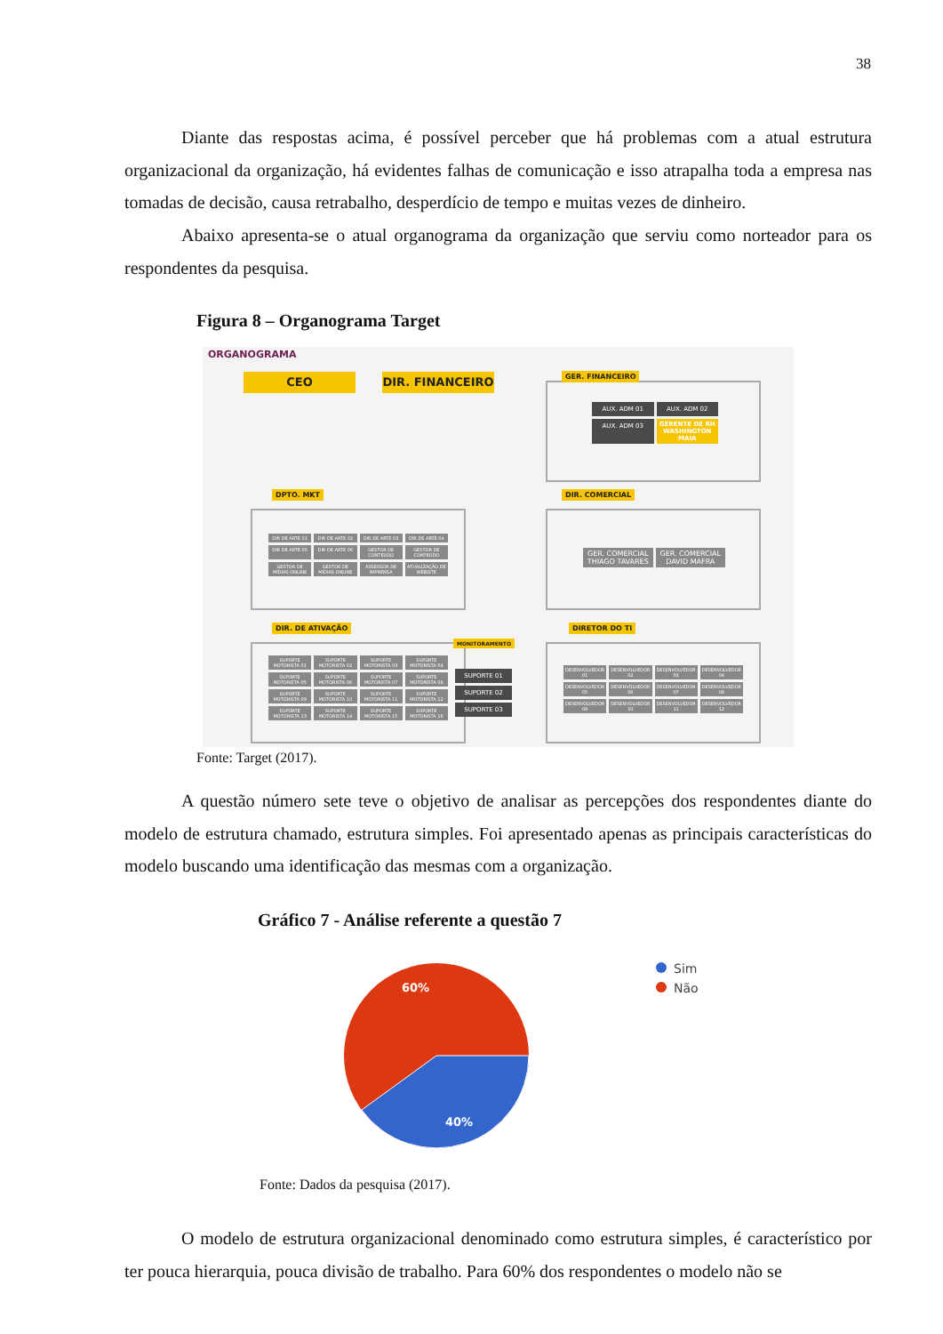38
Diante das respostas acima, é possível perceber que há problemas com a atual estrutura organizacional da organização, há evidentes falhas de comunicação e isso atrapalha toda a empresa nas tomadas de decisão, causa retrabalho, desperdício de tempo e muitas vezes de dinheiro.
Abaixo apresenta-se o atual organograma da organização que serviu como norteador para os respondentes da pesquisa.
Figura 8 – Organograma Target
ORGANOGRAMA
CEO DIR. FINANCEIRO GER. FINANCEIRO
AUX. ADM 01
AUX. ADM 02
AUX. ADM 03
GERENTE DE RH WASHINGTON MAIA
DPTO. MKT
DIR DE ARTE 01
DIR DE ARTE 02
DIR DE ARTE 03
DIR DE ARTE 04
DIR DE ARTE 05
DIR DE ARTE 06
GESTOR DE CONTEÚDO
GESTOR DE CONTEÚDO
GESTOR DE MÍDIAS ONLINE
GESTOR DE MÍDIAS ONLINE
ASSESSOR DE IMPRENSA
ATUALIZAÇÃO DE WEBSITE
DIR. COMERCIAL
GER. COMERCIAL THIAGO TAVARES
GER. COMERCIAL DAVID MAFRA
DIR. DE ATIVAÇÃO
MONITORAMENTO
SUPORTE MOTORISTA 01
SUPORTE MOTORISTA 02
SUPORTE MOTORISTA 03
SUPORTE MOTORISTA 04
SUPORTE MOTORISTA 05
SUPORTE MOTORISTA 06
SUPORTE MOTORISTA 07
SUPORTE MOTORISTA 08
SUPORTE MOTORISTA 09
SUPORTE MOTORISTA 10
SUPORTE MOTORISTA 11
SUPORTE MOTORISTA 12
SUPORTE MOTORISTA 13
SUPORTE MOTORISTA 14
SUPORTE MOTORISTA 15
SUPORTE MOTORISTA 16
SUPORTE 01
SUPORTE 02
SUPORTE 03
DIRETOR DO TI
DESENVOLVEDOR 01
DESENVOLVEDOR 02
DESENVOLVEDOR 03
DESENVOLVEDOR 04
DESENVOLVEDOR 05
DESENVOLVEDOR 06
DESENVOLVEDOR 07
DESENVOLVEDOR 08
DESENVOLVEDOR 09
DESENVOLVEDOR 10
DESENVOLVEDOR 11
DESENVOLVEDOR 12
Fonte: Target (2017).
A questão número sete teve o objetivo de analisar as percepções dos respondentes diante do modelo de estrutura chamado, estrutura simples. Foi apresentado apenas as principais características do modelo buscando uma identificação das mesmas com a organização.
Gráfico 7 - Análise referente a questão 7
60%
40%
Sim
Não
Fonte: Dados da pesquisa (2017).
O modelo de estrutura organizacional denominado como estrutura simples, é característico por ter pouca hierarquia, pouca divisão de trabalho. Para 60% dos respondentes o modelo não se